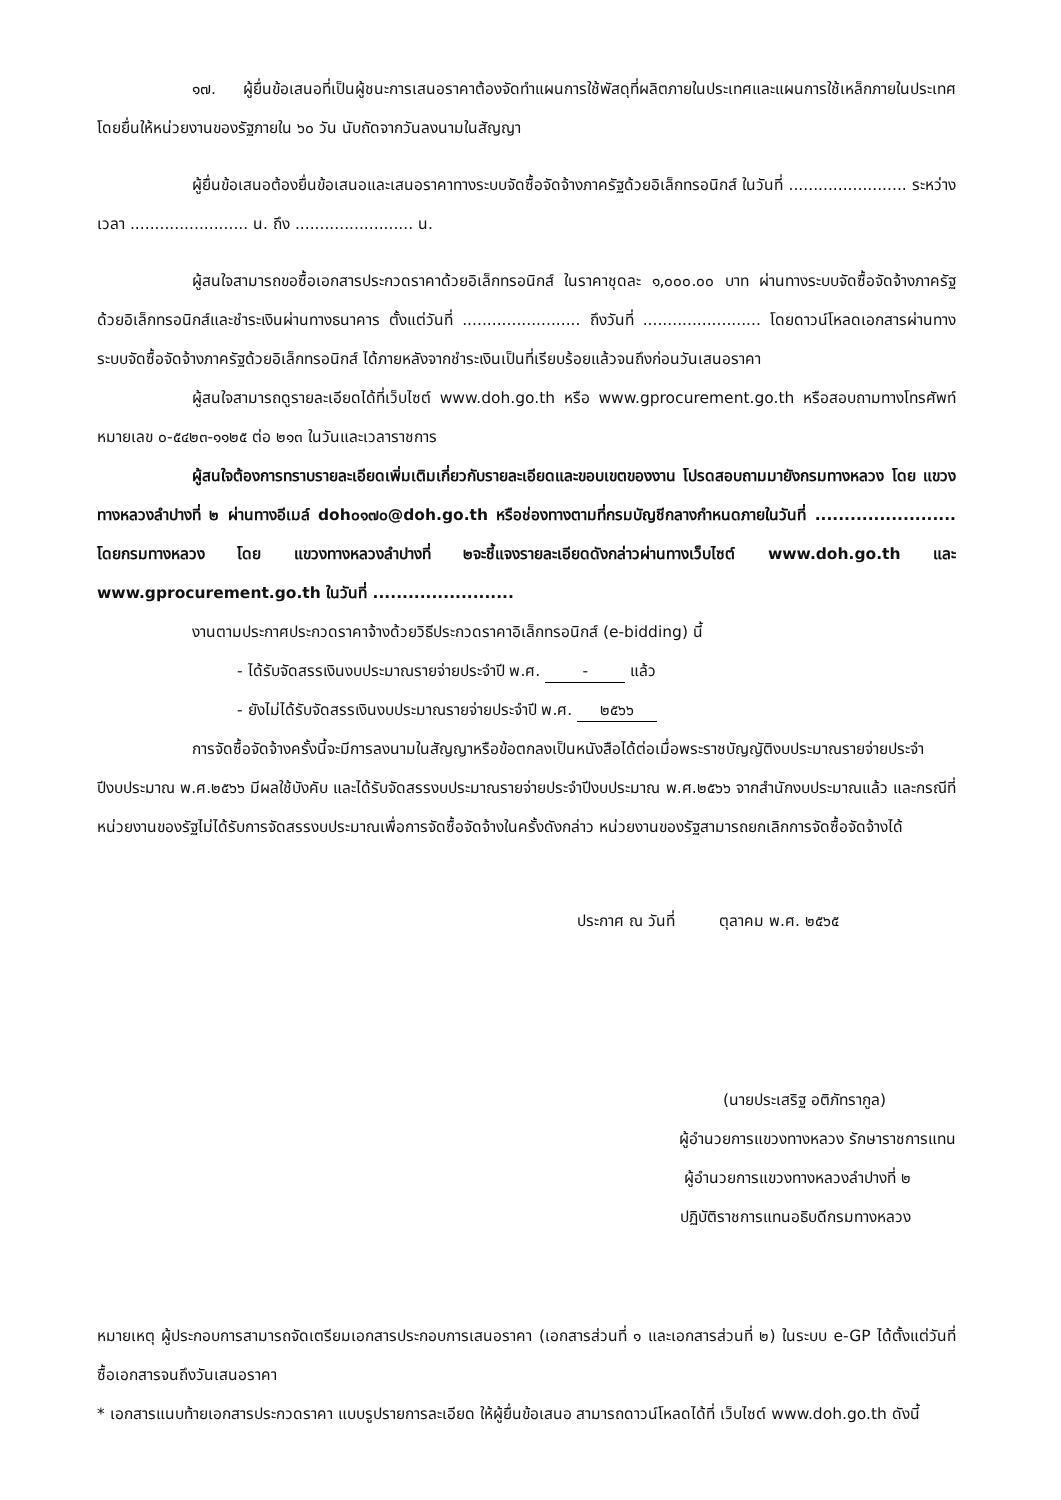๑๗. ผู้ยื่นข้อเสนอที่เป็นผู้ชนะการเสนอราคาต้องจัดทำแผนการใช้พัสดุที่ผลิตภายในประเทศและแผนการใช้เหล็กภายในประเทศ โดยยื่นให้หน่วยงานของรัฐภายใน ๖๐ วัน นับถัดจากวันลงนามในสัญญา
ผู้ยื่นข้อเสนอต้องยื่นข้อเสนอและเสนอราคาทางระบบจัดซื้อจัดจ้างภาครัฐด้วยอิเล็กทรอนิกส์ ในวันที่ ........................ ระหว่างเวลา ........................ น. ถึง ........................ น.
ผู้สนใจสามารถขอซื้อเอกสารประกวดราคาด้วยอิเล็กทรอนิกส์ ในราคาชุดละ ๑,๐๐๐.๐๐ บาท ผ่านทางระบบจัดซื้อจัดจ้างภาครัฐด้วยอิเล็กทรอนิกส์และชำระเงินผ่านทางธนาคาร ตั้งแต่วันที่ ........................ ถึงวันที่ ........................ โดยดาวน์โหลดเอกสารผ่านทางระบบจัดซื้อจัดจ้างภาครัฐด้วยอิเล็กทรอนิกส์ ได้ภายหลังจากชำระเงินเป็นที่เรียบร้อยแล้วจนถึงก่อนวันเสนอราคา
ผู้สนใจสามารถดูรายละเอียดได้ที่เว็บไซต์ www.doh.go.th หรือ www.gprocurement.go.th หรือสอบถามทางโทรศัพท์หมายเลข ๐-๕๔๒๓-๑๑๒๕ ต่อ ๒๑๓ ในวันและเวลาราชการ
ผู้สนใจต้องการทราบรายละเอียดเพิ่มเติมเกี่ยวกับรายละเอียดและขอบเขตของงาน โปรดสอบถามมายังกรมทางหลวง โดย แขวงทางหลวงลำปางที่ ๒ ผ่านทางอีเมล์ doh๐๑๗๐@doh.go.th หรือช่องทางตามที่กรมบัญชีกลางกำหนดภายในวันที่ ........................ โดยกรมทางหลวง โดย แขวงทางหลวงลำปางที่ ๒จะชี้แจงรายละเอียดดังกล่าวผ่านทางเว็บไซต์ www.doh.go.th และ www.gprocurement.go.th ในวันที่ ........................
งานตามประกาศประกวดราคาจ้างด้วยวิธีประกวดราคาอิเล็กทรอนิกส์ (e-bidding) นี้
- ได้รับจัดสรรเงินงบประมาณรายจ่ายประจำปี พ.ศ. - แล้ว
- ยังไม่ได้รับจัดสรรเงินงบประมาณรายจ่ายประจำปี พ.ศ. ๒๕๖๖
การจัดซื้อจัดจ้างครั้งนี้จะมีการลงนามในสัญญาหรือข้อตกลงเป็นหนังสือได้ต่อเมื่อพระราชบัญญัติงบประมาณรายจ่ายประจำปีงบประมาณ พ.ศ.๒๕๖๖ มีผลใช้บังคับ และได้รับจัดสรรงบประมาณรายจ่ายประจำปีงบประมาณ พ.ศ.๒๕๖๖ จากสำนักงบประมาณแล้ว และกรณีที่หน่วยงานของรัฐไม่ได้รับการจัดสรรงบประมาณเพื่อการจัดซื้อจัดจ้างในครั้งดังกล่าว หน่วยงานของรัฐสามารถยกเลิกการจัดซื้อจัดจ้างได้
ประกาศ ณ วันที่ ตุลาคม พ.ศ. ๒๕๖๕
(นายประเสริฐ อติภัทรากูล)
ผู้อำนวยการแขวงทางหลวง รักษาราชการแทน
ผู้อำนวยการแขวงทางหลวงลำปางที่ ๒
ปฏิบัติราชการแทนอธิบดีกรมทางหลวง
หมายเหตุ ผู้ประกอบการสามารถจัดเตรียมเอกสารประกอบการเสนอราคา (เอกสารส่วนที่ ๑ และเอกสารส่วนที่ ๒) ในระบบ e-GP ได้ตั้งแต่วันที่ซื้อเอกสารจนถึงวันเสนอราคา
* เอกสารแนบท้ายเอกสารประกวดราคา แบบรูปรายการละเอียด ให้ผู้ยื่นข้อเสนอ สามารถดาวน์โหลดได้ที่ เว็บไซต์ www.doh.go.th ดังนี้